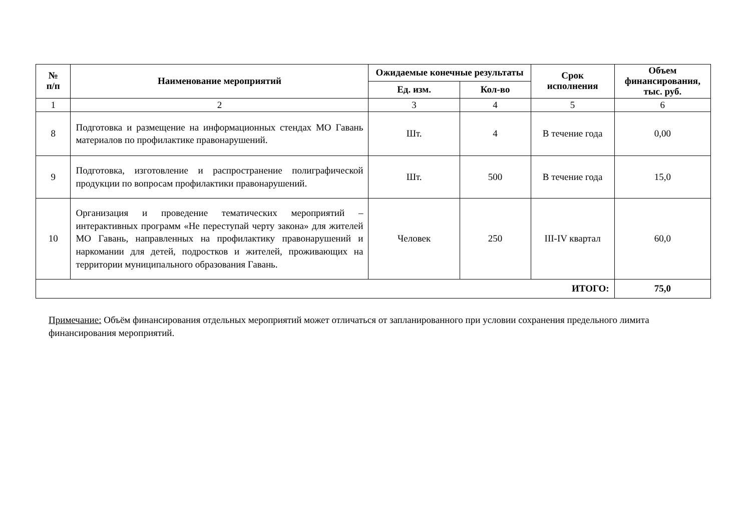| № п/п | Наименование мероприятий | Ожидаемые конечные результаты | | Срок исполнения | Объем финансирования, тыс. руб. |
| --- | --- | --- | --- | --- | --- |
| | | Ед. изм. | Кол-во | | |
| 1 | 2 | 3 | 4 | 5 | 6 |
| 8 | Подготовка и размещение на информационных стендах МО Гавань материалов по профилактике правонарушений. | Шт. | 4 | В течение года | 0,00 |
| 9 | Подготовка, изготовление и распространение полиграфической продукции по вопросам профилактики правонарушений. | Шт. | 500 | В течение года | 15,0 |
| 10 | Организация и проведение тематических мероприятий – интерактивных программ «Не переступай черту закона» для жителей МО Гавань, направленных на профилактику правонарушений и наркомании для детей, подростков и жителей, проживающих на территории муниципального образования Гавань. | Человек | 250 | III-IV квартал | 60,0 |
| ИТОГО: | | | | | 75,0 |
Примечание: Объём финансирования отдельных мероприятий может отличаться от запланированного при условии сохранения предельного лимита финансирования мероприятий.